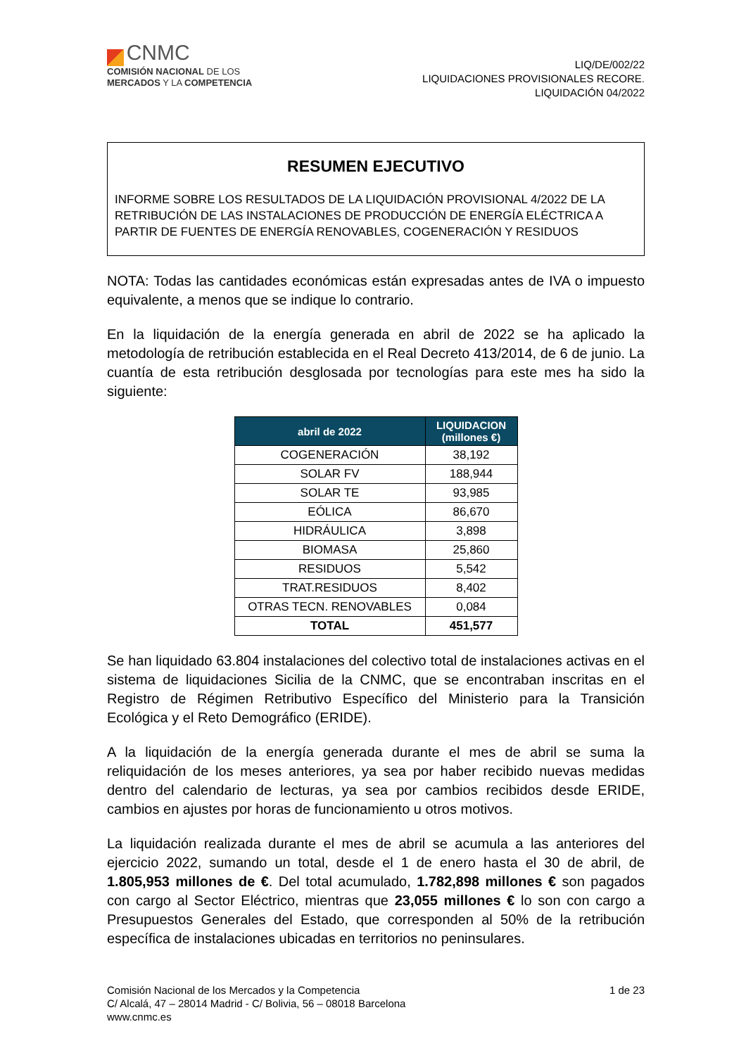CNMC
COMISIÓN NACIONAL DE LOS
MERCADOS Y LA COMPETENCIA
LIQ/DE/002/22
LIQUIDACIONES PROVISIONALES RECORE.
LIQUIDACIÓN 04/2022
RESUMEN EJECUTIVO
INFORME SOBRE LOS RESULTADOS DE LA LIQUIDACIÓN PROVISIONAL 4/2022 DE LA RETRIBUCIÓN DE LAS INSTALACIONES DE PRODUCCIÓN DE ENERGÍA ELÉCTRICA A PARTIR DE FUENTES DE ENERGÍA RENOVABLES, COGENERACIÓN Y RESIDUOS
NOTA: Todas las cantidades económicas están expresadas antes de IVA o impuesto equivalente, a menos que se indique lo contrario.
En la liquidación de la energía generada en abril de 2022 se ha aplicado la metodología de retribución establecida en el Real Decreto 413/2014, de 6 de junio. La cuantía de esta retribución desglosada por tecnologías para este mes ha sido la siguiente:
| abril de 2022 | LIQUIDACION (millones €) |
| --- | --- |
| COGENERACIÓN | 38,192 |
| SOLAR FV | 188,944 |
| SOLAR TE | 93,985 |
| EÓLICA | 86,670 |
| HIDRÁULICA | 3,898 |
| BIOMASA | 25,860 |
| RESIDUOS | 5,542 |
| TRAT.RESIDUOS | 8,402 |
| OTRAS TECN. RENOVABLES | 0,084 |
| TOTAL | 451,577 |
Se han liquidado 63.804 instalaciones del colectivo total de instalaciones activas en el sistema de liquidaciones Sicilia de la CNMC, que se encontraban inscritas en el Registro de Régimen Retributivo Específico del Ministerio para la Transición Ecológica y el Reto Demográfico (ERIDE).
A la liquidación de la energía generada durante el mes de abril se suma la reliquidación de los meses anteriores, ya sea por haber recibido nuevas medidas dentro del calendario de lecturas, ya sea por cambios recibidos desde ERIDE, cambios en ajustes por horas de funcionamiento u otros motivos.
La liquidación realizada durante el mes de abril se acumula a las anteriores del ejercicio 2022, sumando un total, desde el 1 de enero hasta el 30 de abril, de 1.805,953 millones de €. Del total acumulado, 1.782,898 millones € son pagados con cargo al Sector Eléctrico, mientras que 23,055 millones € lo son con cargo a Presupuestos Generales del Estado, que corresponden al 50% de la retribución específica de instalaciones ubicadas en territorios no peninsulares.
Comisión Nacional de los Mercados y la Competencia
C/ Alcalá, 47 – 28014 Madrid - C/ Bolivia, 56 – 08018 Barcelona
www.cnmc.es
1 de 23